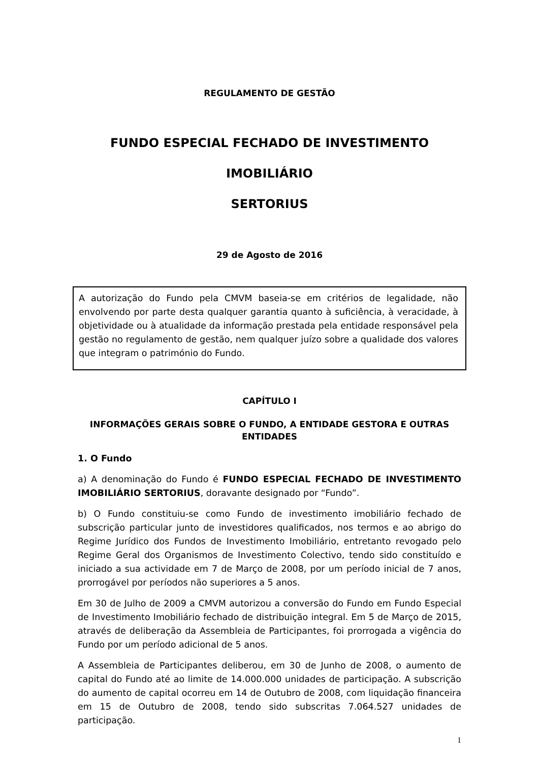REGULAMENTO DE GESTÃO
FUNDO ESPECIAL FECHADO DE INVESTIMENTO IMOBILIÁRIO
SERTORIUS
29 de Agosto de 2016
A autorização do Fundo pela CMVM baseia-se em critérios de legalidade, não envolvendo por parte desta qualquer garantia quanto à suficiência, à veracidade, à objetividade ou à atualidade da informação prestada pela entidade responsável pela gestão no regulamento de gestão, nem qualquer juízo sobre a qualidade dos valores que integram o património do Fundo.
CAPÍTULO I
INFORMAÇÕES GERAIS SOBRE O FUNDO, A ENTIDADE GESTORA E OUTRAS ENTIDADES
1. O Fundo
a) A denominação do Fundo é FUNDO ESPECIAL FECHADO DE INVESTIMENTO IMOBILIÁRIO SERTORIUS, doravante designado por “Fundo”.
b) O Fundo constituiu-se como Fundo de investimento imobiliário fechado de subscrição particular junto de investidores qualificados, nos termos e ao abrigo do Regime Jurídico dos Fundos de Investimento Imobiliário, entretanto revogado pelo Regime Geral dos Organismos de Investimento Colectivo, tendo sido constituído e iniciado a sua actividade em 7 de Março de 2008, por um período inicial de 7 anos, prorrogável por períodos não superiores a 5 anos.
Em 30 de Julho de 2009 a CMVM autorizou a conversão do Fundo em Fundo Especial de Investimento Imobiliário fechado de distribuição integral. Em 5 de Março de 2015, através de deliberação da Assembleia de Participantes, foi prorrogada a vigência do Fundo por um período adicional de 5 anos.
A Assembleia de Participantes deliberou, em 30 de Junho de 2008, o aumento de capital do Fundo até ao limite de 14.000.000 unidades de participação. A subscrição do aumento de capital ocorreu em 14 de Outubro de 2008, com liquidação financeira em 15 de Outubro de 2008, tendo sido subscritas 7.064.527 unidades de participação.
1